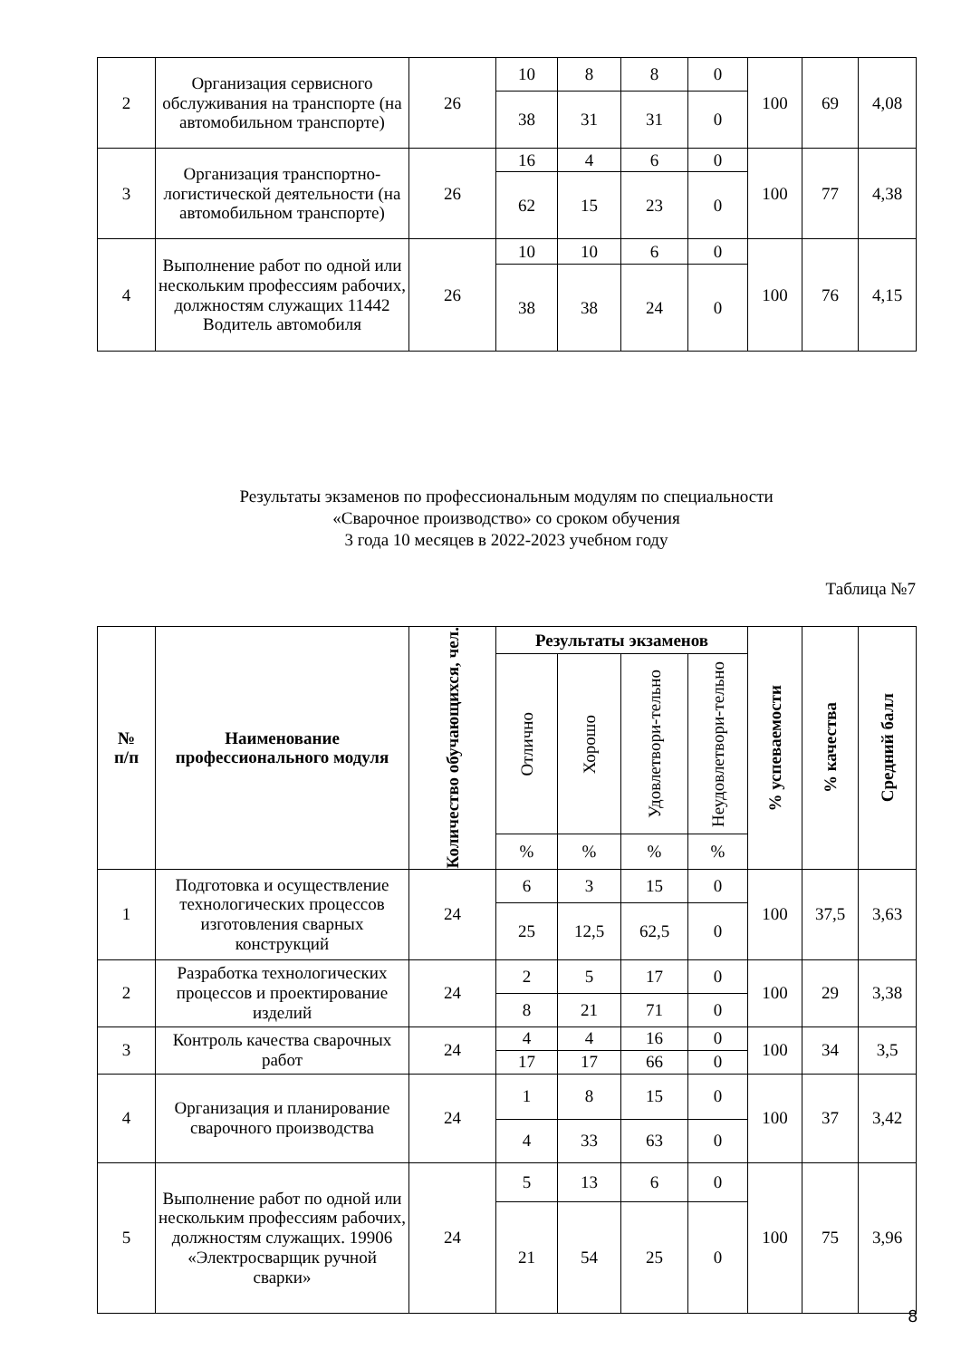| 2 | Организация сервисного обслуживания на транспорте (на автомобильном транспорте) | 26 | 10 | 8 | 8 | 0 | 100 | 69 | 4,08 |
| | | | 38 | 31 | 31 | 0 | | | |
| 3 | Организация транспортно-логистической деятельности (на автомобильном транспорте) | 26 | 16 | 4 | 6 | 0 | 100 | 77 | 4,38 |
| | | | 62 | 15 | 23 | 0 | | | |
| 4 | Выполнение работ по одной или нескольким профессиям рабочих, должностям служащих 11442 Водитель автомобиля | 26 | 10 | 10 | 6 | 0 | 100 | 76 | 4,15 |
| | | | 38 | 38 | 24 | 0 | | | |
Результаты экзаменов по профессиональным модулям по специальности
«Сварочное производство» со сроком обучения
3 года 10 месяцев в 2022-2023 учебном году
Таблица №7
| № п/п | Наименование профессионального модуля | Количество обучающихся, чел. | Результаты экзаменов | | | | % успеваемости | % качества | Средний балл |
| --- | --- | --- | --- | --- | --- | --- | --- | --- | --- |
| | | | Отлично | Хорошо | Удовлетвори-тельно | Неудовлетвори-тельно | | | |
| | | | % | % | % | % | | | |
| 1 | Подготовка и осуществление технологических процессов изготовления сварных конструкций | 24 | 6 | 3 | 15 | 0 | 100 | 37,5 | 3,63 |
| | | | 25 | 12,5 | 62,5 | 0 | | | |
| 2 | Разработка технологических процессов и проектирование изделий | 24 | 2 | 5 | 17 | 0 | 100 | 29 | 3,38 |
| | | | 8 | 21 | 71 | 0 | | | |
| 3 | Контроль качества сварочных работ | 24 | 4 | 4 | 16 | 0 | 100 | 34 | 3,5 |
| | | | 17 | 17 | 66 | 0 | | | |
| 4 | Организация и планирование сварочного производства | 24 | 1 | 8 | 15 | 0 | 100 | 37 | 3,42 |
| | | | 4 | 33 | 63 | 0 | | | |
| 5 | Выполнение работ по одной или нескольким профессиям рабочих, должностям служащих. 19906 «Электросварщик ручной сварки» | 24 | 5 | 13 | 6 | 0 | 100 | 75 | 3,96 |
| | | | 21 | 54 | 25 | 0 | | | |
8